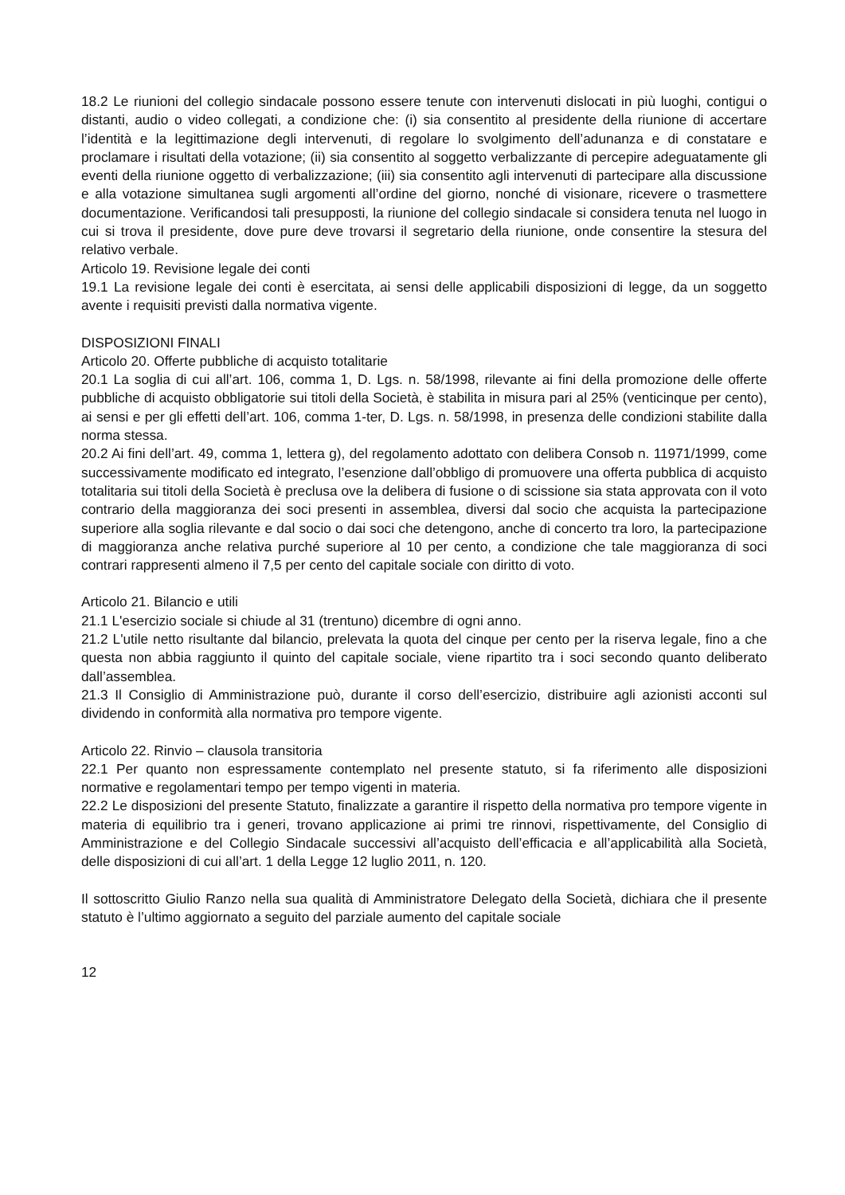18.2 Le riunioni del collegio sindacale possono essere tenute con intervenuti dislocati in più luoghi, contigui o distanti, audio o video collegati, a condizione che: (i) sia consentito al presidente della riunione di accertare l’identità e la legittimazione degli intervenuti, di regolare lo svolgimento dell’adunanza e di constatare e proclamare i risultati della votazione; (ii) sia consentito al soggetto verbalizzante di percepire adeguatamente gli eventi della riunione oggetto di verbalizzazione; (iii) sia consentito agli intervenuti di partecipare alla discussione e alla votazione simultanea sugli argomenti all’ordine del giorno, nonché di visionare, ricevere o trasmettere documentazione. Verificandosi tali presupposti, la riunione del collegio sindacale si considera tenuta nel luogo in cui si trova il presidente, dove pure deve trovarsi il segretario della riunione, onde consentire la stesura del relativo verbale.
Articolo 19. Revisione legale dei conti
19.1 La revisione legale dei conti è esercitata, ai sensi delle applicabili disposizioni di legge, da un soggetto avente i requisiti previsti dalla normativa vigente.
DISPOSIZIONI FINALI
Articolo 20. Offerte pubbliche di acquisto totalitarie
20.1 La soglia di cui all’art. 106, comma 1, D. Lgs. n. 58/1998, rilevante ai fini della promozione delle offerte pubbliche di acquisto obbligatorie sui titoli della Società, è stabilita in misura pari al 25% (venticinque per cento), ai sensi e per gli effetti dell’art. 106, comma 1-ter, D. Lgs. n. 58/1998, in presenza delle condizioni stabilite dalla norma stessa.
20.2 Ai fini dell’art. 49, comma 1, lettera g), del regolamento adottato con delibera Consob n. 11971/1999, come successivamente modificato ed integrato, l’esenzione dall’obbligo di promuovere una offerta pubblica di acquisto totalitaria sui titoli della Società è preclusa ove la delibera di fusione o di scissione sia stata approvata con il voto contrario della maggioranza dei soci presenti in assemblea, diversi dal socio che acquista la partecipazione superiore alla soglia rilevante e dal socio o dai soci che detengono, anche di concerto tra loro, la partecipazione di maggioranza anche relativa purché superiore al 10 per cento, a condizione che tale maggioranza di soci contrari rappresenti almeno il 7,5 per cento del capitale sociale con diritto di voto.
Articolo 21. Bilancio e utili
21.1 L'esercizio sociale si chiude al 31 (trentuno) dicembre di ogni anno.
21.2 L'utile netto risultante dal bilancio, prelevata la quota del cinque per cento per la riserva legale, fino a che questa non abbia raggiunto il quinto del capitale sociale, viene ripartito tra i soci secondo quanto deliberato dall’assemblea.
21.3 Il Consiglio di Amministrazione può, durante il corso dell’esercizio, distribuire agli azionisti acconti sul dividendo in conformità alla normativa pro tempore vigente.
Articolo 22. Rinvio – clausola transitoria
22.1 Per quanto non espressamente contemplato nel presente statuto, si fa riferimento alle disposizioni normative e regolamentari tempo per tempo vigenti in materia.
22.2 Le disposizioni del presente Statuto, finalizzate a garantire il rispetto della normativa pro tempore vigente in materia di equilibrio tra i generi, trovano applicazione ai primi tre rinnovi, rispettivamente, del Consiglio di Amministrazione e del Collegio Sindacale successivi all’acquisto dell’efficacia e all’applicabilità alla Società, delle disposizioni di cui all’art. 1 della Legge 12 luglio 2011, n. 120.
Il sottoscritto Giulio Ranzo nella sua qualità di Amministratore Delegato della Società, dichiara che il presente statuto è l’ultimo aggiornato a seguito del parziale aumento del capitale sociale
12